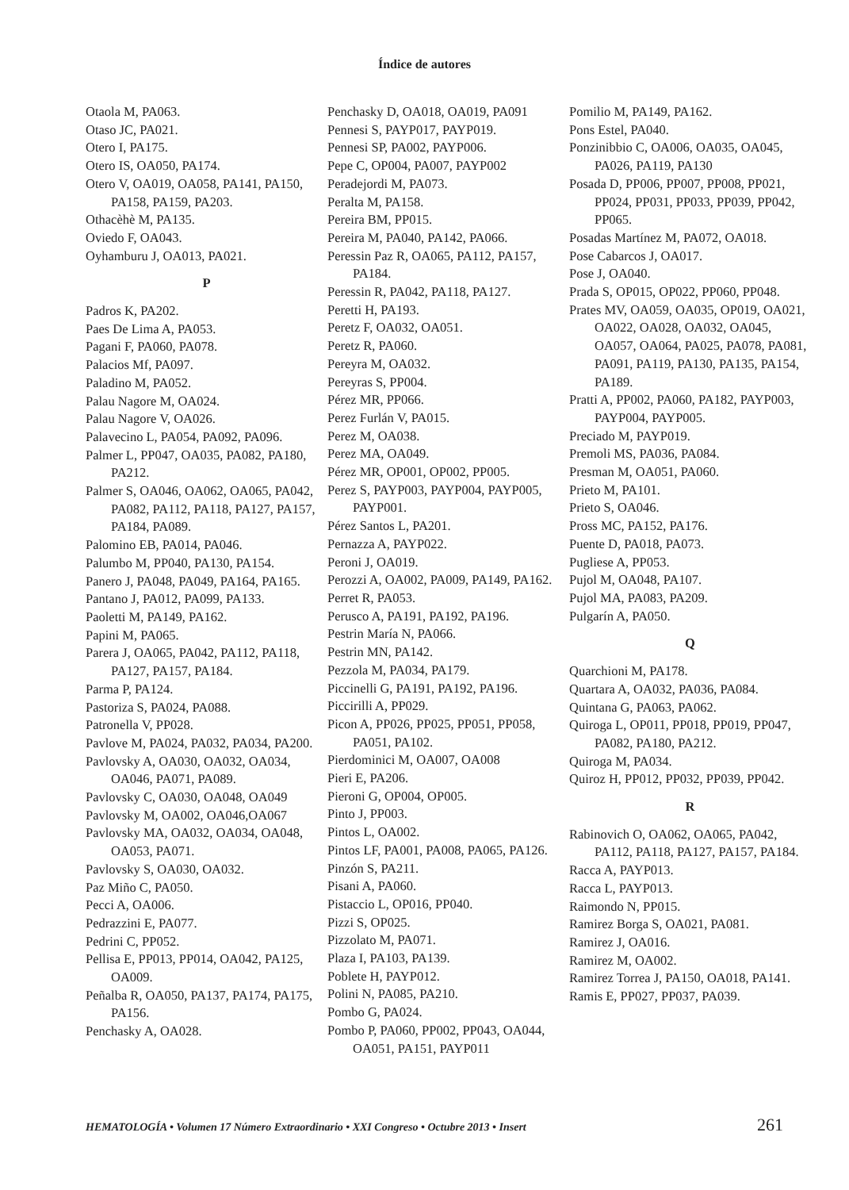Índice de autores
Otaola M, PA063.
Otaso JC, PA021.
Otero I, PA175.
Otero IS, OA050, PA174.
Otero V, OA019, OA058, PA141, PA150, PA158, PA159, PA203.
Othacèhè M, PA135.
Oviedo F, OA043.
Oyhamburu J, OA013, PA021.
P
Padros K, PA202.
Paes De Lima A, PA053.
Pagani F, PA060, PA078.
Palacios Mf, PA097.
Paladino M, PA052.
Palau Nagore M, OA024.
Palau Nagore V, OA026.
Palavecino L, PA054, PA092, PA096.
Palmer L, PP047, OA035, PA082, PA180, PA212.
Palmer S, OA046, OA062, OA065, PA042, PA082, PA112, PA118, PA127, PA157, PA184, PA089.
Palomino EB, PA014, PA046.
Palumbo M, PP040, PA130, PA154.
Panero J, PA048, PA049, PA164, PA165.
Pantano J, PA012, PA099, PA133.
Paoletti M, PA149, PA162.
Papini M, PA065.
Parera J, OA065, PA042, PA112, PA118, PA127, PA157, PA184.
Parma P, PA124.
Pastoriza S, PA024, PA088.
Patronella V, PP028.
Pavlove M, PA024, PA032, PA034, PA200.
Pavlovsky A, OA030, OA032, OA034, OA046, PA071, PA089.
Pavlovsky C, OA030, OA048, OA049
Pavlovsky M, OA002, OA046,OA067
Pavlovsky MA, OA032, OA034, OA048, OA053, PA071.
Pavlovsky S, OA030, OA032.
Paz Miño C, PA050.
Pecci A, OA006.
Pedrazzini E, PA077.
Pedrini C, PP052.
Pellisa E, PP013, PP014, OA042, PA125, OA009.
Peñalba R, OA050, PA137, PA174, PA175, PA156.
Penchasky A, OA028.
Penchasky D, OA018, OA019, PA091
Pennesi S, PAYP017, PAYP019.
Pennesi SP, PA002, PAYP006.
Pepe C, OP004, PA007, PAYP002
Peradejordi M, PA073.
Peralta M, PA158.
Pereira BM, PP015.
Pereira M, PA040, PA142, PA066.
Peressin Paz R, OA065, PA112, PA157, PA184.
Peressin R, PA042, PA118, PA127.
Peretti H, PA193.
Peretz F, OA032, OA051.
Peretz R, PA060.
Pereyra M, OA032.
Pereyras S, PP004.
Pérez MR, PP066.
Perez Furlán V, PA015.
Perez M, OA038.
Perez MA, OA049.
Pérez MR, OP001, OP002, PP005.
Perez S, PAYP003, PAYP004, PAYP005, PAYP001.
Pérez Santos L, PA201.
Pernazza A, PAYP022.
Peroni J, OA019.
Perozzi A, OA002, PA009, PA149, PA162.
Perret R, PA053.
Perusco A, PA191, PA192, PA196.
Pestrin María N, PA066.
Pestrin MN, PA142.
Pezzola M, PA034, PA179.
Piccinelli G, PA191, PA192, PA196.
Piccirilli A, PP029.
Picon A, PP026, PP025, PP051, PP058, PA051, PA102.
Pierdominici M, OA007, OA008
Pieri E, PA206.
Pieroni G, OP004, OP005.
Pinto J, PP003.
Pintos L, OA002.
Pintos LF, PA001, PA008, PA065, PA126.
Pinzón S, PA211.
Pisani A, PA060.
Pistaccio L, OP016, PP040.
Pizzi S, OP025.
Pizzolato M, PA071.
Plaza I, PA103, PA139.
Poblete H, PAYP012.
Polini N, PA085, PA210.
Pombo G, PA024.
Pombo P, PA060, PP002, PP043, OA044, OA051, PA151, PAYP011
Pomilio M, PA149, PA162.
Pons Estel, PA040.
Ponzinibbio C, OA006, OA035, OA045, PA026, PA119, PA130
Posada D, PP006, PP007, PP008, PP021, PP024, PP031, PP033, PP039, PP042, PP065.
Posadas Martínez M, PA072, OA018.
Pose Cabarcos J, OA017.
Pose J, OA040.
Prada S, OP015, OP022, PP060, PP048.
Prates MV, OA059, OA035, OP019, OA021, OA022, OA028, OA032, OA045, OA057, OA064, PA025, PA078, PA081, PA091, PA119, PA130, PA135, PA154, PA189.
Pratti A, PP002, PA060, PA182, PAYP003, PAYP004, PAYP005.
Preciado M, PAYP019.
Premoli MS, PA036, PA084.
Presman M, OA051, PA060.
Prieto M, PA101.
Prieto S, OA046.
Pross MC, PA152, PA176.
Puente D, PA018, PA073.
Pugliese A, PP053.
Pujol M, OA048, PA107.
Pujol MA, PA083, PA209.
Pulgarín A, PA050.
Q
Quarchioni M, PA178.
Quartara A, OA032, PA036, PA084.
Quintana G, PA063, PA062.
Quiroga L, OP011, PP018, PP019, PP047, PA082, PA180, PA212.
Quiroga M, PA034.
Quiroz H, PP012, PP032, PP039, PP042.
R
Rabinovich O, OA062, OA065, PA042, PA112, PA118, PA127, PA157, PA184.
Racca A, PAYP013.
Racca L, PAYP013.
Raimondo N, PP015.
Ramirez Borga S, OA021, PA081.
Ramirez J, OA016.
Ramirez M, OA002.
Ramirez Torrea J, PA150, OA018, PA141.
Ramis E, PP027, PP037, PA039.
HEMATOLOGÍA • Volumen 17 Número Extraordinario • XXI Congreso • Octubre 2013 • Insert 261